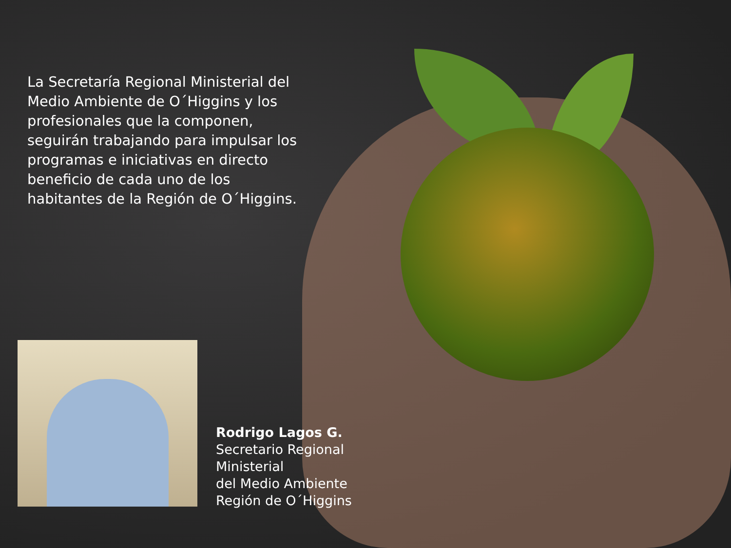La Secretaría Regional Ministerial del Medio Ambiente de O´Higgins y los profesionales que la componen, seguirán trabajando para impulsar los programas e iniciativas en directo beneficio de cada uno de los habitantes de la Región de O´Higgins.
Rodrigo Lagos G.
Secretario Regional
Ministerial
del Medio Ambiente
Región de O´Higgins